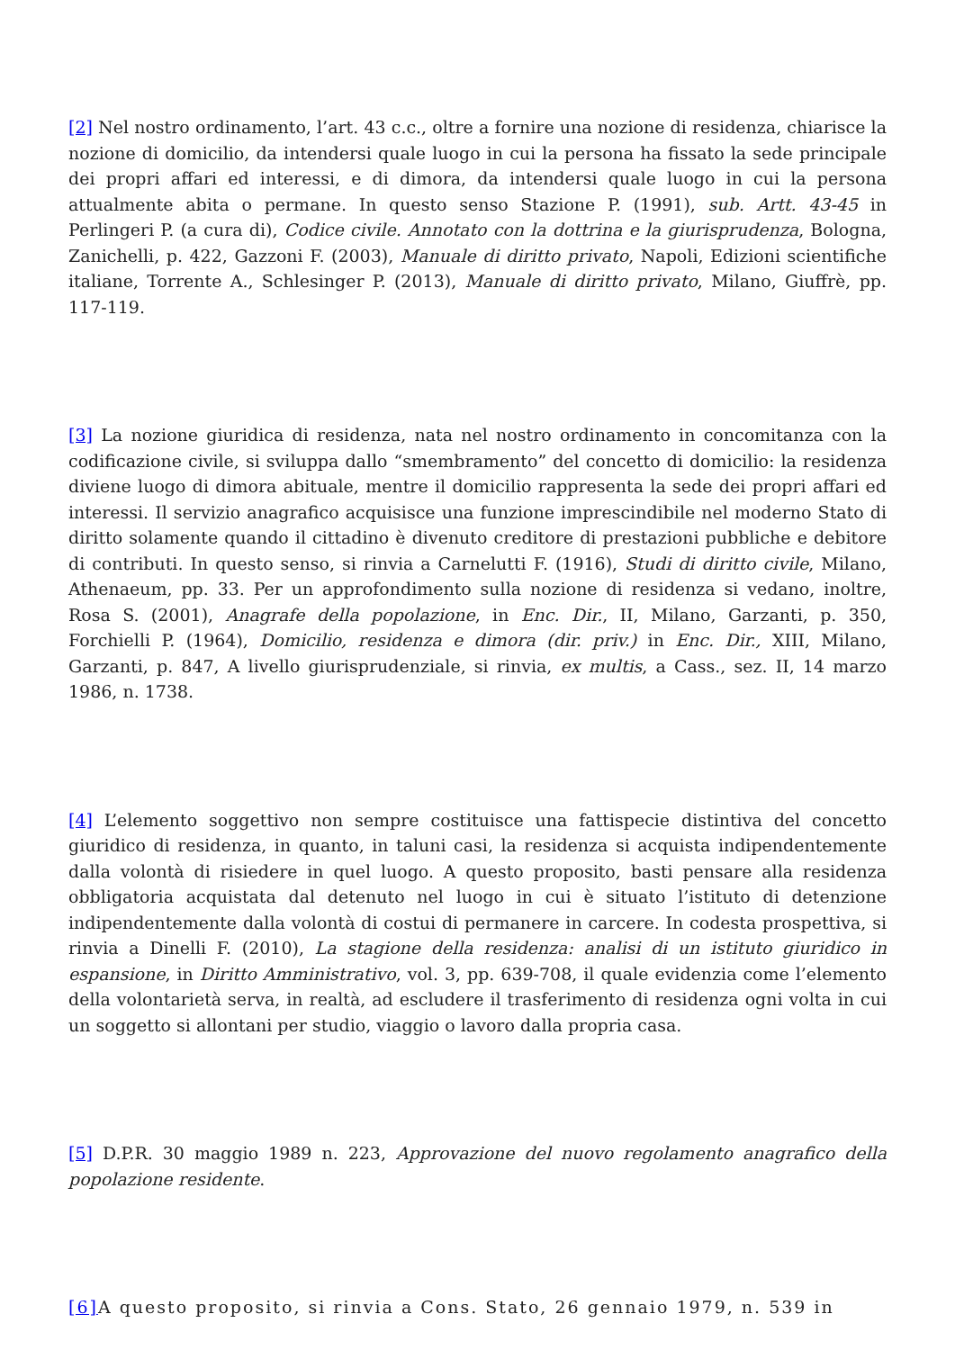[2] Nel nostro ordinamento, l’art. 43 c.c., oltre a fornire una nozione di residenza, chiarisce la nozione di domicilio, da intendersi quale luogo in cui la persona ha fissato la sede principale dei propri affari ed interessi, e di dimora, da intendersi quale luogo in cui la persona attualmente abita o permane. In questo senso Stazione P. (1991), sub. Artt. 43-45 in Perlingeri P. (a cura di), Codice civile. Annotato con la dottrina e la giurisprudenza, Bologna, Zanichelli, p. 422, Gazzoni F. (2003), Manuale di diritto privato, Napoli, Edizioni scientifiche italiane, Torrente A., Schlesinger P. (2013), Manuale di diritto privato, Milano, Giuffrè, pp. 117-119.
[3] La nozione giuridica di residenza, nata nel nostro ordinamento in concomitanza con la codificazione civile, si sviluppa dallo “smembramento” del concetto di domicilio: la residenza diviene luogo di dimora abituale, mentre il domicilio rappresenta la sede dei propri affari ed interessi. Il servizio anagrafico acquisisce una funzione imprescindibile nel moderno Stato di diritto solamente quando il cittadino è divenuto creditore di prestazioni pubbliche e debitore di contributi. In questo senso, si rinvia a Carnelutti F. (1916), Studi di diritto civile, Milano, Athenaeum, pp. 33. Per un approfondimento sulla nozione di residenza si vedano, inoltre, Rosa S. (2001), Anagrafe della popolazione, in Enc. Dir., II, Milano, Garzanti, p. 350, Forchielli P. (1964), Domicilio, residenza e dimora (dir. priv.) in Enc. Dir., XIII, Milano, Garzanti, p. 847, A livello giurisprudenziale, si rinvia, ex multis, a Cass., sez. II, 14 marzo 1986, n. 1738.
[4] L’elemento soggettivo non sempre costituisce una fattispecie distintiva del concetto giuridico di residenza, in quanto, in taluni casi, la residenza si acquista indipendentemente dalla volontà di risiedere in quel luogo. A questo proposito, basti pensare alla residenza obbligatoria acquistata dal detenuto nel luogo in cui è situato l’istituto di detenzione indipendentemente dalla volontà di costui di permanere in carcere. In codesta prospettiva, si rinvia a Dinelli F. (2010), La stagione della residenza: analisi di un istituto giuridico in espansione, in Diritto Amministrativo, vol. 3, pp. 639-708, il quale evidenzia come l’elemento della volontarietà serva, in realtà, ad escludere il trasferimento di residenza ogni volta in cui un soggetto si allontani per studio, viaggio o lavoro dalla propria casa.
[5] D.P.R. 30 maggio 1989 n. 223, Approvazione del nuovo regolamento anagrafico della popolazione residente.
[6] A questo proposito, si rinvia a Cons. Stato, 26 gennaio 1979, n. 539 in